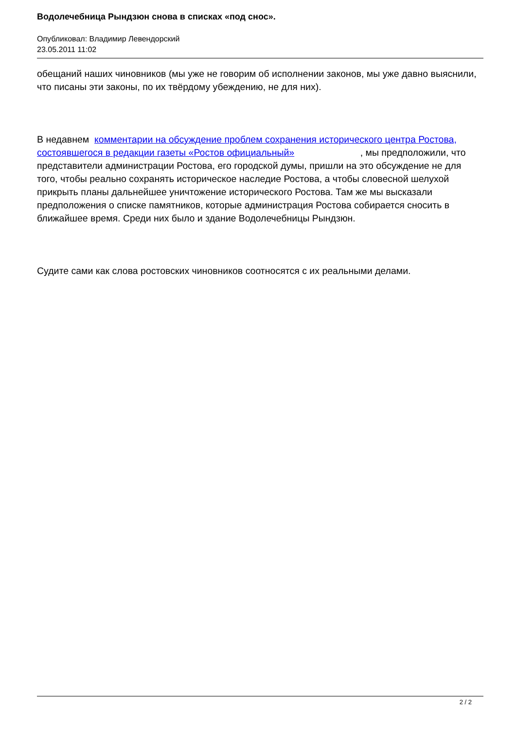Водолечебница Рындзюн снова в списках «под снос».
Опубликовал: Владимир Левендорский
23.05.2011 11:02
обещаний наших чиновников (мы уже не говорим об исполнении законов, мы уже давно выяснили, что писаны эти законы, по их твёрдому убеждению, не для них).
В недавнем комментарии на обсуждение проблем сохранения исторического центра Ростова, состоявшегося в редакции газеты «Ростов официальный» , мы предположили, что представители администрации Ростова, его городской думы, пришли на это обсуждение не для того, чтобы реально сохранять историческое наследие Ростова, а чтобы словесной шелухой прикрыть планы дальнейшее уничтожение исторического Ростова. Там же мы высказали предположения о списке памятников, которые администрация Ростова собирается сносить в ближайшее время. Среди них было и здание Водолечебницы Рындзюн.
Судите сами как слова ростовских чиновников соотносятся с их реальными делами.
2 / 2